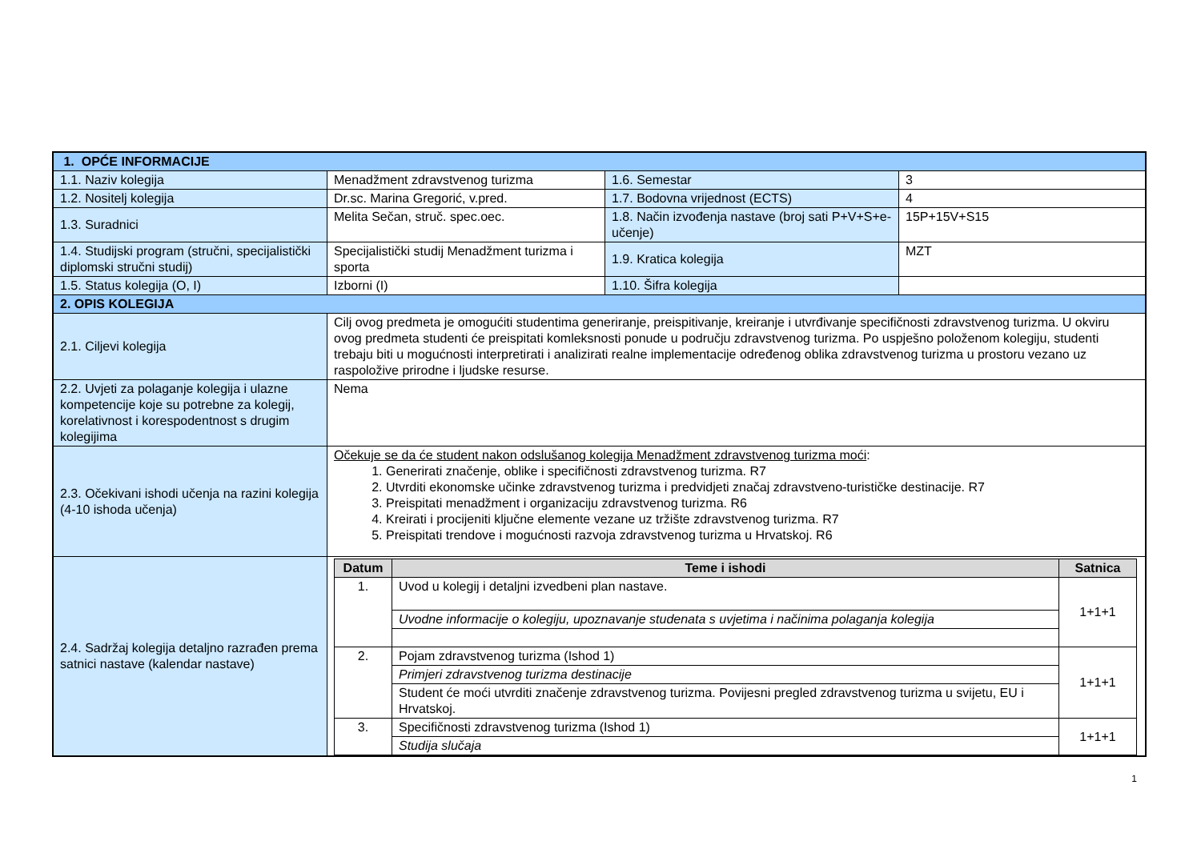| 1. OPĆE INFORMACIJE | | | |
| 1.1. Naziv kolegija | Menadžment zdravstvenog turizma | 1.6. Semestar | 3 |
| 1.2. Nositelj kolegija | Dr.sc. Marina Gregorić, v.pred. | 1.7. Bodovna vrijednost (ECTS) | 4 |
| 1.3. Suradnici | Melita Sečan, struč. spec.oec. | 1.8. Način izvođenja nastave (broj sati P+V+S+e-učenje) | 15P+15V+S15 |
| 1.4. Studijski program (stručni, specijalistički diplomski stručni studij) | Specijalistički studij Menadžment turizma i sporta | 1.9. Kratica kolegija | MZT |
| 1.5. Status kolegija (O, I) | Izborni (I) | 1.10. Šifra kolegija | |
| 2. OPIS KOLEGIJA | | | |
| 2.1. Ciljevi kolegija | Cilj ovog predmeta je omogućiti studentima generiranje, preispitivanje, kreiranje i utvrđivanje specifičnosti zdravstvenog turizma. U okviru ovog predmeta studenti će preispitati komleksnosti ponude u području zdravstvenog turizma. Po uspješno položenom kolegiju, studenti trebaju biti u mogućnosti interpretirati i analizirati realne implementacije određenog oblika zdravstvenog turizma u prostoru vezano uz raspoložive prirodne i ljudske resurse. | | |
| 2.2. Uvjeti za polaganje kolegija i ulazne kompetencije koje su potrebne za kolegij, korelativnost i korespodentnost s drugim kolegijima | Nema | | |
| 2.3. Očekivani ishodi učenja na razini kolegija (4-10 ishoda učenja) | Očekuje se da će student nakon odslušanog kolegija Menadžment zdravstvenog turizma moći : 1. Generirati značenje, oblike i specifičnosti zdravstvenog turizma. R7 2. Utvrditi ekonomske učinke zdravstvenog turizma i predvidjeti značaj zdravstveno-turističke destinacije. R7 3. Preispitati menadžment i organizaciju zdravstvenog turizma. R6 4. Kreirati i procijeniti ključne elemente vezane uz tržište zdravstvenog turizma. R7 5. Preispitati trendove i mogućnosti razvoja zdravstvenog turizma u Hrvatskoj. R6 | | |
| 2.4. Sadržaj kolegija detaljno razrađen prema satnici nastave (kalendar nastave) | / Datum / Teme i ishodi / Satnica / / --- / --- / --- / / 1. / Uvod u kolegij i detaljni izvedbeni plan nastave. / 1+1+1 / / / Uvodne informacije o kolegiju, upoznavanje studenata s uvjetima i načinima polaganja kolegija / / / 2. / Pojam zdravstvenog turizma (Ishod 1) / 1+1+1 / / / Primjeri zdravstvenog turizma destinacije / / / / Student će moći utvrditi značenje zdravstvenog turizma. Povijesni pregled zdravstvenog turizma u svijetu, EU i Hrvatskoj. / / / 3. / Specifičnosti zdravstvenog turizma (Ishod 1) / 1+1+1 / / / Studija slučaja / / | | |
1